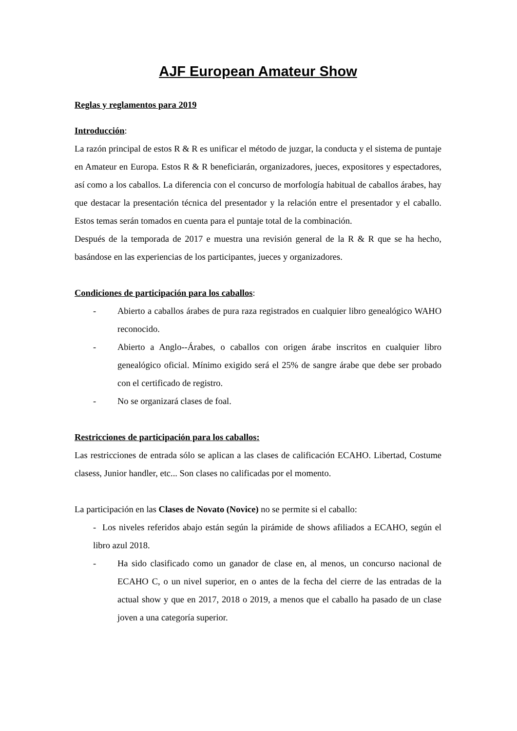AJF European Amateur Show
Reglas y reglamentos para 2019
Introducción:
La razón principal de estos R & R es unificar el método de juzgar, la conducta y el sistema de puntaje en Amateur en Europa. Estos R & R beneficiarán, organizadores, jueces, expositores y espectadores, así como a los caballos. La diferencia con el concurso de morfología habitual de caballos árabes, hay que destacar la presentación técnica del presentador y la relación entre el presentador y el caballo. Estos temas serán tomados en cuenta para el puntaje total de la combinación.
Después de la temporada de 2017 e muestra una revisión general de la R & R que se ha hecho, basándose en las experiencias de los participantes, jueces y organizadores.
Condiciones de participación para los caballos:
- Abierto a caballos árabes de pura raza registrados en cualquier libro genealógico WAHO reconocido.
- Abierto a Anglo--Árabes, o caballos con origen árabe inscritos en cualquier libro genealógico oficial. Mínimo exigido será el 25% de sangre árabe que debe ser probado con el certificado de registro.
- No se organizará clases de foal.
Restricciones de participación para los caballos:
Las restricciones de entrada sólo se aplican a las clases de calificación ECAHO. Libertad, Costume clasess, Junior handler, etc... Son clases no calificadas por el momento.
La participación en las Clases de Novato (Novice) no se permite si el caballo:
- Los niveles referidos abajo están según la pirámide de shows afiliados a ECAHO, según el libro azul 2018.
- Ha sido clasificado como un ganador de clase en, al menos, un concurso nacional de ECAHO C, o un nivel superior, en o antes de la fecha del cierre de las entradas de la actual show y que en 2017, 2018 o 2019, a menos que el caballo ha pasado de un clase joven a una categoría superior.